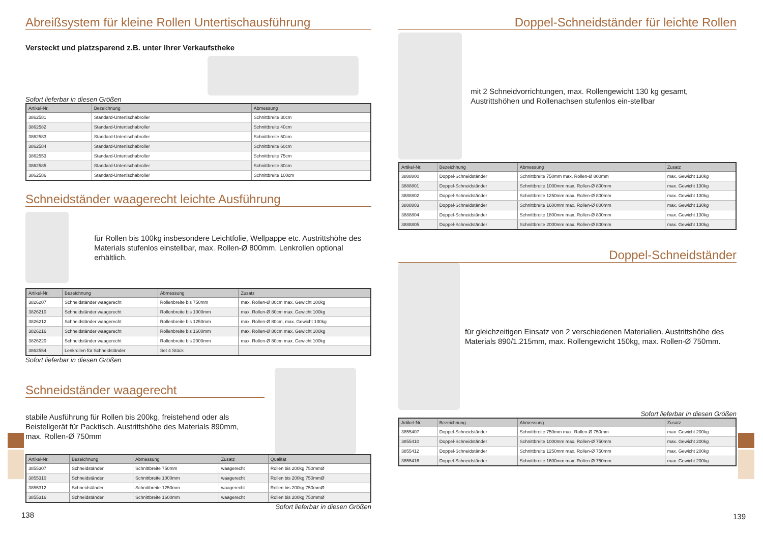Abreißsystem für kleine Rollen Untertischausführung
Versteckt und platzsparend z.B. unter Ihrer Verkaufstheke
Sofort lieferbar in diesen Größen
| Artikel-Nr. | Bezeichnung | Abmessung |
| --- | --- | --- |
| 3862581 | Standard-Untertischabroller | Schnittbreite 30cm |
| 3862582 | Standard-Untertischabroller | Schnittbreite 40cm |
| 3862583 | Standard-Untertischabroller | Schnittbreite 50cm |
| 3862584 | Standard-Untertischabroller | Schnittbreite 60cm |
| 3862553 | Standard-Untertischabroller | Schnittbreite 75cm |
| 3862585 | Standard-Untertischabroller | Schnittbreite 80cm |
| 3862586 | Standard-Untertischabroller | Schnittbreite 100cm |
Schneidständer waagerecht leichte Ausführung
für Rollen bis 100kg insbesondere Leichtfolie, Wellpappe etc. Austrittshöhe des Materials stufenlos einstellbar, max. Rollen-Ø 800mm. Lenkrollen optional erhältlich.
| Artikel-Nr. | Bezeichnung | Abmessung | Zusatz |
| --- | --- | --- | --- |
| 3826207 | Schneidständer waagerecht | Rollenbreite bis 750mm | max. Rollen-Ø 80cm max. Gewicht 100kg |
| 3826210 | Schneidständer waagerecht | Rollenbreite bis 1000mm | max. Rollen-Ø 80cm max. Gewicht 100kg |
| 3826212 | Schneidständer waagerecht | Rollenbreite bis 1250mm | max. Rollen-Ø 80cm, max. Gewicht 100kg |
| 3826216 | Schneidständer waagerecht | Rollenbreite bis 1600mm | max. Rollen-Ø 80cm max. Gewicht 100kg |
| 3826220 | Schneidständer waagerecht | Rollenbreite bis 2000mm | max. Rollen-Ø 80cm max. Gewicht 100kg |
| 3862554 | Lenkrollen für Schneidständer | Set 4 Stück | |
Sofort lieferbar in diesen Größen
Schneidständer waagerecht
stabile Ausführung für Rollen bis 200kg, freistehend oder als Beistellgerät für Packtisch. Austrittshöhe des Materials 890mm,
max. Rollen-Ø 750mm
| Artikel-Nr. | Bezeichnung | Abmessung | Zusatz | Qualität |
| --- | --- | --- | --- | --- |
| 3855307 | Schneidständer | Schnittbreite 750mm | waagerecht | Rollen bis 200kg 750mmØ |
| 3855310 | Schneidständer | Schnittbreite 1000mm | waagerecht | Rollen bis 200kg 750mmØ |
| 3855312 | Schneidständer | Schnittbreite 1250mm | waagerecht | Rollen bis 200kg 750mmØ |
| 3855316 | Schneidständer | Schnittbreite 1600mm | waagerecht | Rollen bis 200kg 750mmØ |
Sofort lieferbar in diesen Größen
138
Doppel-Schneidständer für leichte Rollen
mit 2 Schneidvorrichtungen, max. Rollengewicht 130 kg gesamt, Austrittshöhen und Rollenachsen stufenlos ein-stellbar
| Artikel-Nr. | Bezeichnung | Abmessung | Zusatz |
| --- | --- | --- | --- |
| 3888800 | Doppel-Schneidständer | Schnittbreite 750mm max. Rollen-Ø 800mm | max. Gewicht 130kg |
| 3888801 | Doppel-Schneidständer | Schnittbreite 1000mm max. Rollen-Ø 800mm | max. Gewicht 130kg |
| 3888802 | Doppel-Schneidständer | Schnittbreite 1250mm max. Rollen-Ø 800mm | max. Gewicht 130kg |
| 3888803 | Doppel-Schneidständer | Schnittbreite 1600mm max. Rollen-Ø 800mm | max. Gewicht 130kg |
| 3888804 | Doppel-Schneidständer | Schnittbreite 1800mm max. Rollen-Ø 800mm | max. Gewicht 130kg |
| 3888805 | Doppel-Schneidständer | Schnittbreite 2000mm max. Rollen-Ø 800mm | max. Gewicht 130kg |
Doppel-Schneidständer
für gleichzeitigen Einsatz von 2 verschiedenen Materialien. Austrittshöhe des Materials 890/1.215mm, max. Rollengewicht 150kg, max. Rollen-Ø 750mm.
Sofort lieferbar in diesen Größen
| Artikel-Nr. | Bezeichnung | Abmessung | Zusatz |
| --- | --- | --- | --- |
| 3855407 | Doppel-Schneidständer | Schnittbreite 750mm max. Rollen-Ø 750mm | max. Gewicht 200kg |
| 3855410 | Doppel-Schneidständer | Schnittbreite 1000mm max. Rollen-Ø 750mm | max. Gewicht 200kg |
| 3855412 | Doppel-Schneidständer | Schnittbreite 1250mm max. Rollen-Ø 750mm | max. Gewicht 200kg |
| 3855416 | Doppel-Schneidständer | Schnittbreite 1600mm max. Rollen-Ø 750mm | max. Gewicht 200kg |
139